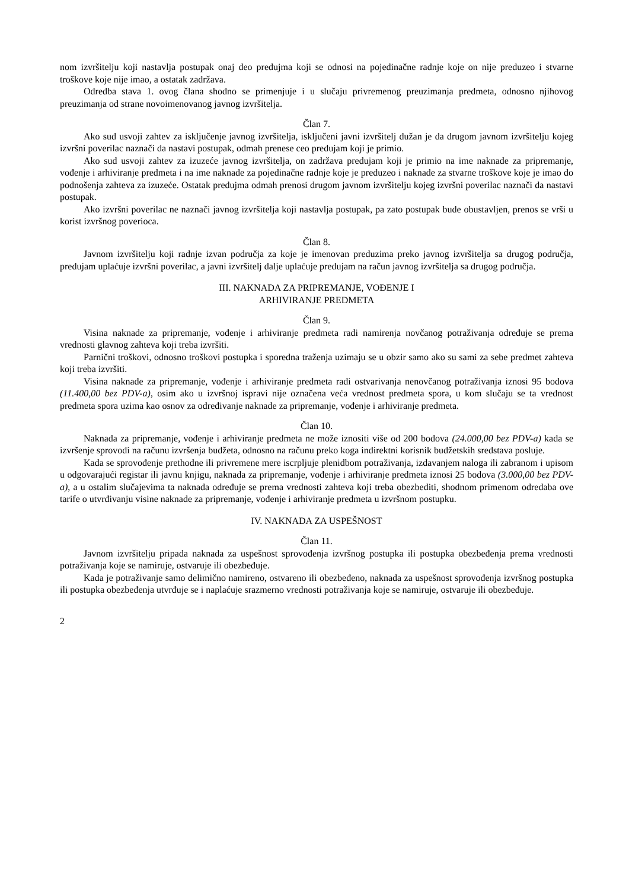nom izvršitelju koji nastavlja postupak onaj deo predujma koji se odnosi na pojedinačne radnje koje on nije preduzeo i stvarne troškove koje nije imao, a ostatak zadržava.
Odredba stava 1. ovog člana shodno se primenjuje i u slučaju privremenog preuzimanja predmeta, odnosno njihovog preuzimanja od strane novoimenovanog javnog izvršitelja.
Član 7.
Ako sud usvoji zahtev za isključenje javnog izvršitelja, isključeni javni izvršitelj dužan je da drugom javnom izvršitelju kojeg izvršni poverilac naznači da nastavi postupak, odmah prenese ceo predujam koji je primio.
Ako sud usvoji zahtev za izuzeće javnog izvršitelja, on zadržava predujam koji je primio na ime naknade za pripremanje, vođenje i arhiviranje predmeta i na ime naknade za pojedinačne radnje koje je preduzeo i naknade za stvarne troškove koje je imao do podnošenja zahteva za izuzeće. Ostatak predujma odmah prenosi drugom javnom izvršitelju kojeg izvršni poverilac naznači da nastavi postupak.
Ako izvršni poverilac ne naznači javnog izvršitelja koji nastavlja postupak, pa zato postupak bude obustavljen, prenos se vrši u korist izvršnog poverioca.
Član 8.
Javnom izvršitelju koji radnje izvan područja za koje je imenovan preduzima preko javnog izvršitelja sa drugog područja, predujam uplaćuje izvršni poverilac, a javni izvršitelj dalje uplaćuje predujam na račun javnog izvršitelja sa drugog područja.
III. NAKNADA ZA PRIPREMANJE, VOĐENJE I
ARHIVIRANJE PREDMETA
Član 9.
Visina naknade za pripremanje, vođenje i arhiviranje predmeta radi namirenja novčanog potraživanja određuje se prema vrednosti glavnog zahteva koji treba izvršiti.
Parnični troškovi, odnosno troškovi postupka i sporedna traženja uzimaju se u obzir samo ako su sami za sebe predmet zahteva koji treba izvršiti.
Visina naknade za pripremanje, vođenje i arhiviranje predmeta radi ostvarivanja nenovčanog potraživanja iznosi 95 bodova (11.400,00 bez PDV-a), osim ako u izvršnoj ispravi nije označena veća vrednost predmeta spora, u kom slučaju se ta vrednost predmeta spora uzima kao osnov za određivanje naknade za pripremanje, vođenje i arhiviranje predmeta.
Član 10.
Naknada za pripremanje, vođenje i arhiviranje predmeta ne može iznositi više od 200 bodova (24.000,00 bez PDV-a) kada se izvršenje sprovodi na računu izvršenja budžeta, odnosno na računu preko koga indirektni korisnik budžetskih sredstava posluje.
Kada se sprovođenje prethodne ili privremene mere iscrpljuje plenidbom potraživanja, izdavanjem naloga ili zabranom i upisom u odgovarajući registar ili javnu knjigu, naknada za pripremanje, vođenje i arhiviranje predmeta iznosi 25 bodova (3.000,00 bez PDV-a), a u ostalim slučajevima ta naknada određuje se prema vrednosti zahteva koji treba obezbediti, shodnom primenom odredaba ove tarife o utvrđivanju visine naknade za pripremanje, vođenje i arhiviranje predmeta u izvršnom postupku.
IV. NAKNADA ZA USPEŠNOST
Član 11.
Javnom izvršitelju pripada naknada za uspešnost sprovođenja izvršnog postupka ili postupka obezbeđenja prema vrednosti potraživanja koje se namiruje, ostvaruje ili obezbeđuje.
Kada je potraživanje samo delimično namireno, ostvareno ili obezbeđeno, naknada za uspešnost sprovođenja izvršnog postupka ili postupka obezbeđenja utvrđuje se i naplaćuje srazmerno vrednosti potraživanja koje se namiruje, ostvaruje ili obezbeđuje.
2